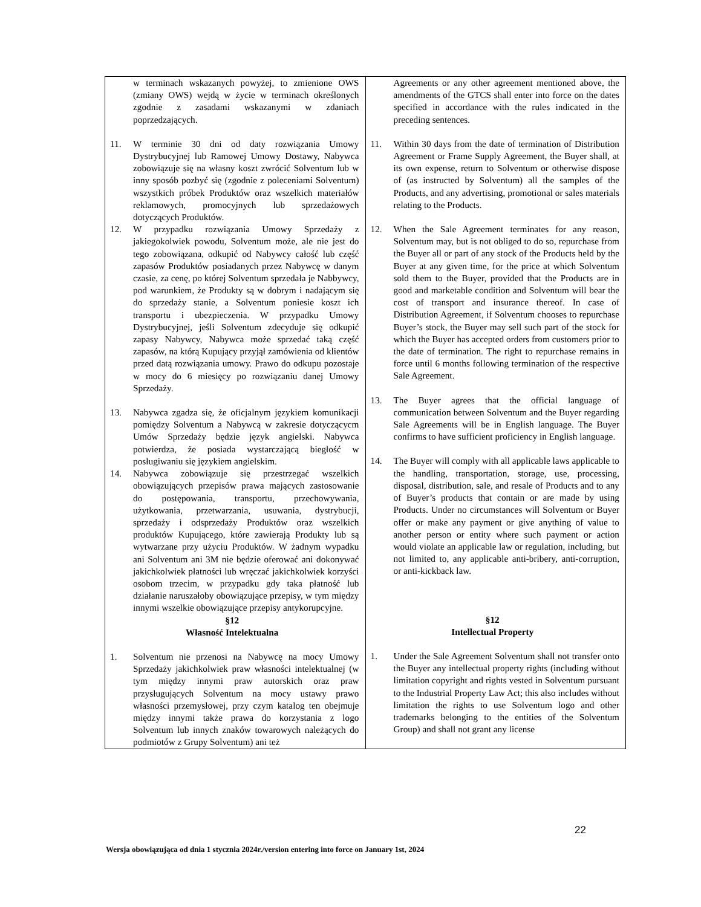| w terminach wskazanych powyżej, to zmienione OWS (zmiany OWS) wejdą w życie w terminach określonych zgodnie z zasadami wskazanymi w zdaniach poprzedzających. 11. W terminie 30 dni od daty rozwiązania Umowy Dystrybucyjnej lub Ramowej Umowy Dostawy, Nabywca zobowiązuje się na własny koszt zwrócić Solventum lub w inny sposób pozbyć się (zgodnie z poleceniami Solventum) wszystkich próbek Produktów oraz wszelkich materiałów reklamowych, promocyjnych lub sprzedażowych dotyczących Produktów. 12. W przypadku rozwiązania Umowy Sprzedaży z jakiegokolwiek powodu, Solventum może, ale nie jest do tego zobowiązana, odkupić od Nabywcy całość lub część zapasów Produktów posiadanych przez Nabywcę w danym czasie, za cenę, po której Solventum sprzedała je Nabbywcy, pod warunkiem, że Produkty są w dobrym i nadającym się do sprzedaży stanie, a Solventum poniesie koszt ich transportu i ubezpieczenia. W przypadku Umowy Dystrybucyjnej, jeśli Solventum zdecyduje się odkupić zapasy Nabywcy, Nabywca może sprzedać taką część zapasów, na którą Kupujący przyjął zamówienia od klientów przed datą rozwiązania umowy. Prawo do odkupu pozostaje w mocy do 6 miesięcy po rozwiązaniu danej Umowy Sprzedaży. 13. Nabywca zgadza się, że oficjalnym językiem komunikacji pomiędzy Solventum a Nabywcą w zakresie dotyczącycm Umów Sprzedaży będzie język angielski. Nabywca potwierdza, że posiada wystarczającą biegłość w posługiwaniu się językiem angielskim. 14. Nabywca zobowiązuje się przestrzegać wszelkich obowiązujących przepisów prawa mających zastosowanie do postępowania, transportu, przechowywania, użytkowania, przetwarzania, usuwania, dystrybucji, sprzedaży i odsprzedaży Produktów oraz wszelkich produktów Kupującego, które zawierają Produkty lub są wytwarzane przy użyciu Produktów. W żadnym wypadku ani Solventum ani 3M nie będzie oferować ani dokonywać jakichkolwiek płatności lub wręczać jakichkolwiek korzyści osobom trzecim, w przypadku gdy taka płatność lub działanie naruszałoby obowiązujące przepisy, w tym między innymi wszelkie obowiązujące przepisy antykorupcyjne. §12 Własność Intelektualna 1. Solventum nie przenosi na Nabywcę na mocy Umowy Sprzedaży jakichkolwiek praw własności intelektualnej (w tym między innymi praw autorskich oraz praw przysługujących Solventum na mocy ustawy prawo własności przemysłowej, przy czym katalog ten obejmuje między innymi także prawa do korzystania z logo Solventum lub innych znaków towarowych należących do podmiotów z Grupy Solventum) ani też | Agreements or any other agreement mentioned above, the amendments of the GTCS shall enter into force on the dates specified in accordance with the rules indicated in the preceding sentences. 11. Within 30 days from the date of termination of Distribution Agreement or Frame Supply Agreement, the Buyer shall, at its own expense, return to Solventum or otherwise dispose of (as instructed by Solventum) all the samples of the Products, and any advertising, promotional or sales materials relating to the Products. 12. When the Sale Agreement terminates for any reason, Solventum may, but is not obliged to do so, repurchase from the Buyer all or part of any stock of the Products held by the Buyer at any given time, for the price at which Solventum sold them to the Buyer, provided that the Products are in good and marketable condition and Solventum will bear the cost of transport and insurance thereof. In case of Distribution Agreement, if Solventum chooses to repurchase Buyer’s stock, the Buyer may sell such part of the stock for which the Buyer has accepted orders from customers prior to the date of termination. The right to repurchase remains in force until 6 months following termination of the respective Sale Agreement. 13. The Buyer agrees that the official language of communication between Solventum and the Buyer regarding Sale Agreements will be in English language. The Buyer confirms to have sufficient proficiency in English language. 14. The Buyer will comply with all applicable laws applicable to the handling, transportation, storage, use, processing, disposal, distribution, sale, and resale of Products and to any of Buyer’s products that contain or are made by using Products. Under no circumstances will Solventum or Buyer offer or make any payment or give anything of value to another person or entity where such payment or action would violate an applicable law or regulation, including, but not limited to, any applicable anti-bribery, anti-corruption, or anti-kickback law. §12 Intellectual Property 1. Under the Sale Agreement Solventum shall not transfer onto the Buyer any intellectual property rights (including without limitation copyright and rights vested in Solventum pursuant to the Industrial Property Law Act; this also includes without limitation the rights to use Solventum logo and other trademarks belonging to the entities of the Solventum Group) and shall not grant any license |
22
Wersja obowiązująca od dnia 1 stycznia 2024r./version entering into force on January 1st, 2024